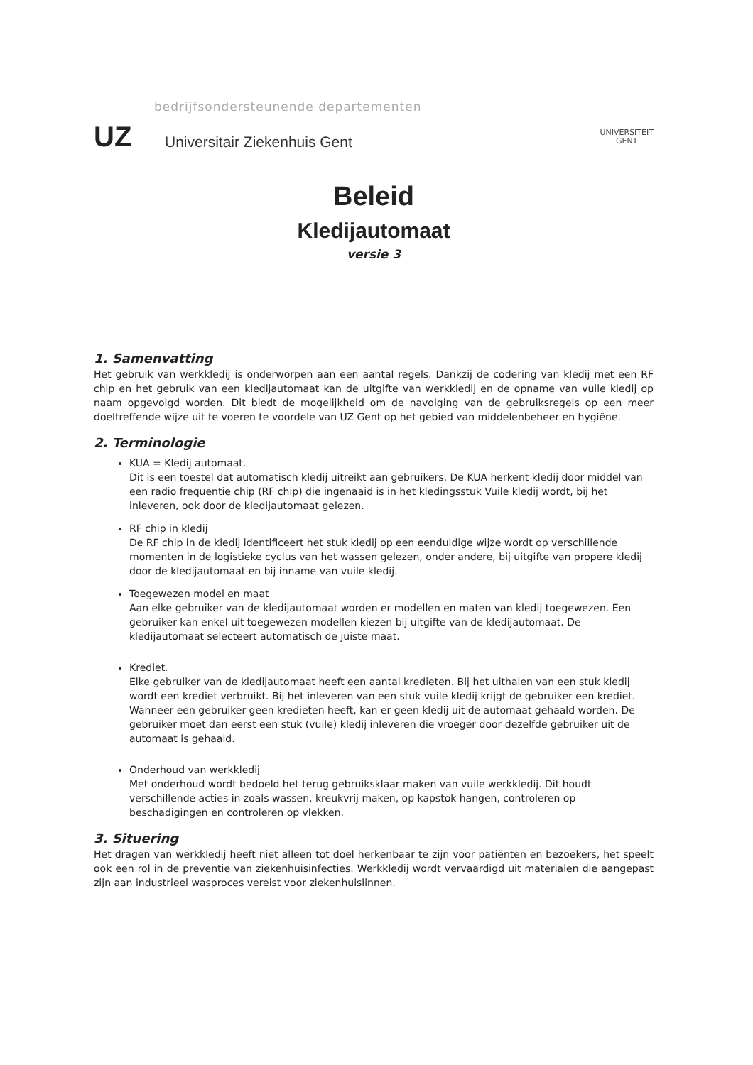bedrijfsondersteunende departementen
UZ
Universitair Ziekenhuis Gent
UNIVERSITEIT
GENT
Beleid
Kledijautomaat
versie 3
1. Samenvatting
Het gebruik van werkkledij is onderworpen aan een aantal regels. Dankzij de codering van kledij met een RF chip en het gebruik van een kledijautomaat kan de uitgifte van werkkledij en de opname van vuile kledij op naam opgevolgd worden. Dit biedt de mogelijkheid om de navolging van de gebruiksregels op een meer doeltreffende wijze uit te voeren te voordele van UZ Gent op het gebied van middelenbeheer en hygiëne.
2. Terminologie
KUA = Kledij automaat.
Dit is een toestel dat automatisch kledij uitreikt aan gebruikers. De KUA herkent kledij door middel van een radio frequentie chip (RF chip) die ingenaaid is in het kledingsstuk Vuile kledij wordt, bij het inleveren, ook door de kledijautomaat gelezen.
RF chip in kledij
De RF chip in de kledij identificeert het stuk kledij op een eenduidige wijze wordt op verschillende momenten in de logistieke cyclus van het wassen gelezen, onder andere, bij uitgifte van propere kledij door de kledijautomaat en bij inname van vuile kledij.
Toegewezen model en maat
Aan elke gebruiker van de kledijautomaat worden er modellen en maten van kledij toegewezen. Een gebruiker kan enkel uit toegewezen modellen kiezen bij uitgifte van de kledijautomaat. De kledijautomaat selecteert automatisch de juiste maat.
Krediet.
Elke gebruiker van de kledijautomaat heeft een aantal kredieten. Bij het uithalen van een stuk kledij wordt een krediet verbruikt. Bij het inleveren van een stuk vuile kledij krijgt de gebruiker een krediet. Wanneer een gebruiker geen kredieten heeft, kan er geen kledij uit de automaat gehaald worden. De gebruiker moet dan eerst een stuk (vuile) kledij inleveren die vroeger door dezelfde gebruiker uit de automaat is gehaald.
Onderhoud van werkkledij
Met onderhoud wordt bedoeld het terug gebruiksklaar maken van vuile werkkledij. Dit houdt verschillende acties in zoals wassen, kreukvrij maken, op kapstok hangen, controleren op beschadigingen en controleren op vlekken.
3. Situering
Het dragen van werkkledij heeft niet alleen tot doel herkenbaar te zijn voor patiënten en bezoekers, het speelt ook een rol in de preventie van ziekenhuisinfecties. Werkkledij wordt vervaardigd uit materialen die aangepast zijn aan industrieel wasproces vereist voor ziekenhuislinnen.